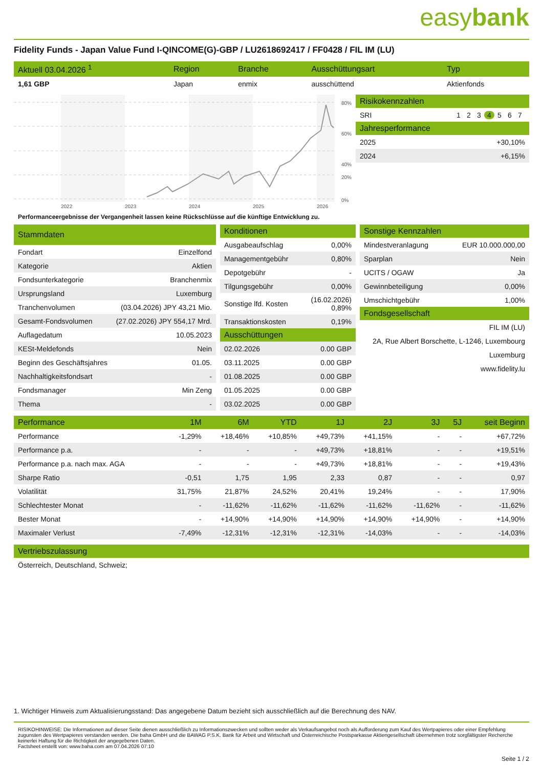easybank
Fidelity Funds - Japan Value Fund I-QINCOME(G)-GBP / LU2618692417 / FF0428 / FIL IM (LU)
| Aktuell 03.04.2026 <sup>1</sup> | Region | Branche | Ausschüttungsart | Typ |
| --- | --- | --- | --- | --- |
| 1,61 GBP | Japan | enmix | ausschüttend | Aktienfonds |
80%
60%
40%
20%
0%
2022
2023
2024
2025
2026
| Risikokennzahlen | |
| --- | --- |
| SRI | 1 2 3 4 5 6 7 |
| Jahresperformance | |
| 2025 | +30,10% |
| 2024 | +6,15% |
Performanceergebnisse der Vergangenheit lassen keine Rückschlüsse auf die künftige Entwicklung zu.
| Stammdaten | |
| --- | --- |
| Fondart | Einzelfond |
| Kategorie | Aktien |
| Fondsunterkategorie | Branchenmix |
| Ursprungsland | Luxemburg |
| Tranchenvolumen | (03.04.2026) JPY 43,21 Mio. |
| Gesamt-Fondsvolumen | (27.02.2026) JPY 554,17 Mrd. |
| Auflagedatum | 10.05.2023 |
| KESt-Meldefonds | Nein |
| Beginn des Geschäftsjahres | 01.05. |
| Nachhaltigkeitsfondsart | - |
| Fondsmanager | Min Zeng |
| Thema | - |
| Konditionen | |
| --- | --- |
| Ausgabeaufschlag | 0,00% |
| Managementgebühr | 0,80% |
| Depotgebühr | - |
| Tilgungsgebühr | 0,00% |
| Sonstige lfd. Kosten | (16.02.2026) 0,89% |
| Transaktionskosten | 0,19% |
| Ausschüttungen | |
| 02.02.2026 | 0.00 GBP |
| 03.11.2025 | 0.00 GBP |
| 01.08.2025 | 0.00 GBP |
| 01.05.2025 | 0.00 GBP |
| 03.02.2025 | 0.00 GBP |
| Sonstige Kennzahlen | |
| --- | --- |
| Mindestveranlagung | EUR 10.000.000,00 |
| Sparplan | Nein |
| UCITS / OGAW | Ja |
| Gewinnbeteiligung | 0,00% |
| Umschichtgebühr | 1,00% |
| Fondsgesellschaft | |
| FIL IM (LU) | |
| 2A, Rue Albert Borschette, L-1246, Luxembourg | |
| Luxemburg | |
| www.fidelity.lu | |
| Performance | 1M | 6M | YTD | 1J | 2J | 3J | 5J | seit Beginn |
| --- | --- | --- | --- | --- | --- | --- | --- | --- |
| Performance | -1,29% | +18,46% | +10,85% | +49,73% | +41,15% | - | - | +67,72% |
| Performance p.a. | - | - | - | +49,73% | +18,81% | - | - | +19,51% |
| Performance p.a. nach max. AGA | - | - | - | +49,73% | +18,81% | - | - | +19,43% |
| Sharpe Ratio | -0,51 | 1,75 | 1,95 | 2,33 | 0,87 | - | - | 0,97 |
| Volatilität | 31,75% | 21,87% | 24,52% | 20,41% | 19,24% | - | - | 17,90% |
| Schlechtester Monat | - | -11,62% | -11,62% | -11,62% | -11,62% | -11,62% | - | -11,62% |
| Bester Monat | - | +14,90% | +14,90% | +14,90% | +14,90% | +14,90% | - | +14,90% |
| Maximaler Verlust | -7,49% | -12,31% | -12,31% | -12,31% | -14,03% | - | - | -14,03% |
| Vertriebszulassung |
| --- |
| Österreich, Deutschland, Schweiz; |
1. Wichtiger Hinweis zum Aktualisierungsstand: Das angegebene Datum bezieht sich ausschließlich auf die Berechnung des NAV.
RISIKOHINWEISE: Die Informationen auf dieser Seite dienen ausschließlich zu Informationszwecken und sollten weder als Verkaufsangebot noch als Aufforderung zum Kauf des Wertpapieres oder einer Empfehlung zugunsten des Wertpapieres verstanden werden. Die baha GmbH und die BAWAG P.S.K. Bank für Arbeit und Wirtschaft und Österreichische Postsparkasse Aktiengesellschaft übernehmen trotz sorgfältigster Recherche keinerlei Haftung für die Richtigkeit der angegebenen Daten.
Factsheet erstellt von: www.baha.com am 07.04.2026 07:10
Seite 1 / 2